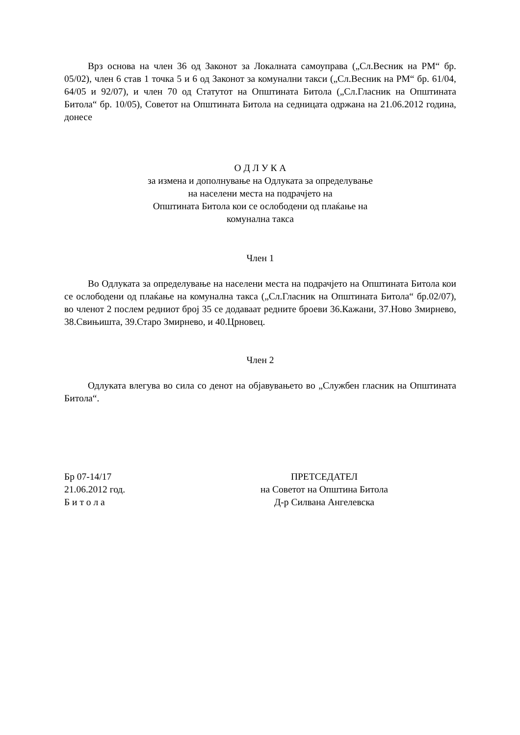Врз основа на член 36 од Законот за Локалната самоуправа („Сл.Весник на РМ“ бр. 05/02), член 6 став 1 точка 5 и 6 од Законот за комунални такси („Сл.Весник на РМ“ бр. 61/04, 64/05 и 92/07), и член 70 од Статутот на Општината Битола („Сл.Гласник на Општината Битола“ бр. 10/05), Советот на Општината Битола на седницата одржана на 21.06.2012 година, донесе
О Д Л У К А
за измена и дополнување на Одлуката за определување
на населени места на подрачјето на
Општината Битола кои се ослободени од плаќање на
комунална такса
Член 1
Во Одлуката за определување на населени места на подрачјето на Општината Битола кои се ослободени од плаќање на комунална такса („Сл.Гласник на Општината Битола“ бр.02/07), во членот 2 послем редниот број 35 се додаваат редните броеви 36.Кажани, 37.Ново Змирнево, 38.Свињишта, 39.Старо Змирнево, и 40.Црновец.
Член 2
Одлуката влегува во сила со денот на објавувањето во „Службен гласник на Општината Битола“.
Бр 07-14/17
21.06.2012 год.
Б и т о л а
ПРЕТСЕДАТЕЛ
на Советот на Општина Битола
Д-р Силвана Ангелевска